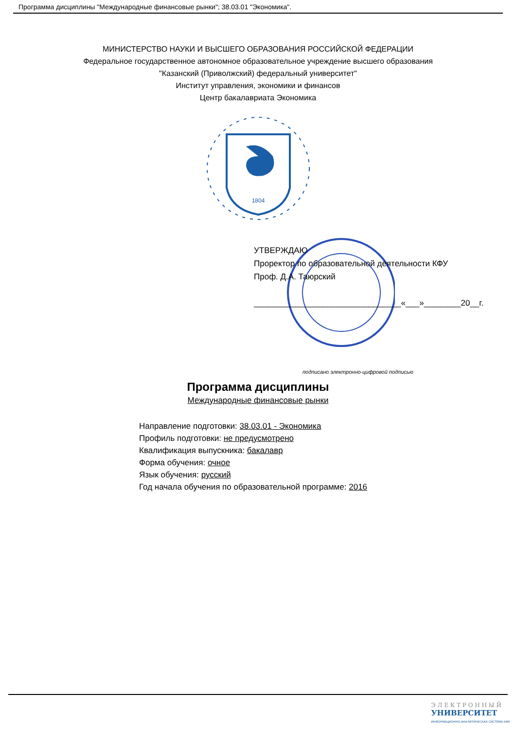Программа дисциплины "Международные финансовые рынки"; 38.03.01 "Экономика".
МИНИСТЕРСТВО НАУКИ И ВЫСШЕГО ОБРАЗОВАНИЯ РОССИЙСКОЙ ФЕДЕРАЦИИ
Федеральное государственное автономное образовательное учреждение высшего образования
"Казанский (Приволжский) федеральный университет"
Институт управления, экономики и финансов
Центр бакалавриата Экономика
1804
УТВЕРЖДАЮ
Проректор по образовательной деятельности КФУ
Проф. Д.А. Таюрский
________________________________«___»________20__г.
подписано электронно-цифровой подписью
Программа дисциплины
Международные финансовые рынки
Направление подготовки: 38.03.01 - Экономика
Профиль подготовки: не предусмотрено
Квалификация выпускника: бакалавр
Форма обучения: очное
Язык обучения: русский
Год начала обучения по образовательной программе: 2016
Э Л Е К Т Р О Н Н Ы Й
УНИВЕРСИТЕТ
ИНФОРМАЦИОННО-АНАЛИТИЧЕСКАЯ СИСТЕМА КФУ